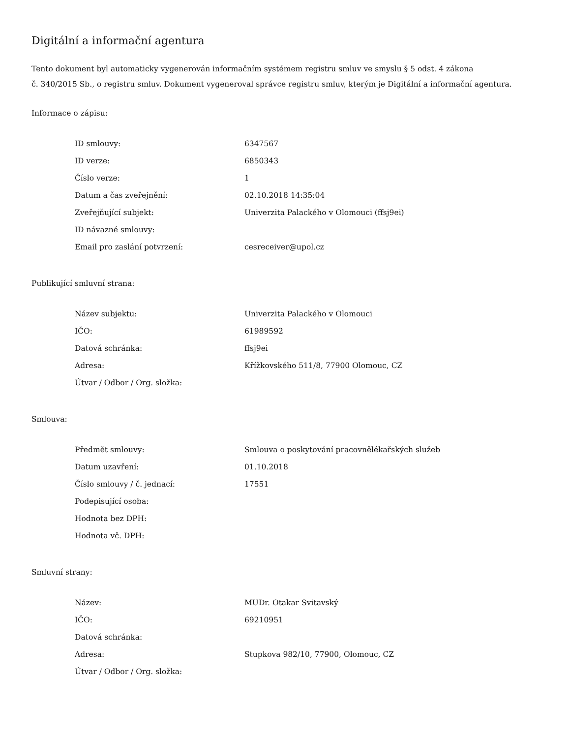Digitální a informační agentura
Tento dokument byl automaticky vygenerován informačním systémem registru smluv ve smyslu § 5 odst. 4 zákona
č. 340/2015 Sb., o registru smluv. Dokument vygeneroval správce registru smluv, kterým je Digitální a informační agentura.
Informace o zápisu:
| ID smlouvy: | 6347567 |
| ID verze: | 6850343 |
| Číslo verze: | 1 |
| Datum a čas zveřejnění: | 02.10.2018 14:35:04 |
| Zveřejňující subjekt: | Univerzita Palackého v Olomouci (ffsj9ei) |
| ID návazné smlouvy: | |
| Email pro zaslání potvrzení: | cesreceiver@upol.cz |
Publikující smluvní strana:
| Název subjektu: | Univerzita Palackého v Olomouci |
| IČO: | 61989592 |
| Datová schránka: | ffsj9ei |
| Adresa: | Křížkovského 511/8, 77900 Olomouc, CZ |
| Útvar / Odbor / Org. složka: | |
Smlouva:
| Předmět smlouvy: | Smlouva o poskytování pracovnělékařských služeb |
| Datum uzavření: | 01.10.2018 |
| Číslo smlouvy / č. jednací: | 17551 |
| Podepisující osoba: | |
| Hodnota bez DPH: | |
| Hodnota vč. DPH: | |
Smluvní strany:
| Název: | MUDr. Otakar Svitavský |
| IČO: | 69210951 |
| Datová schránka: | |
| Adresa: | Stupkova 982/10, 77900, Olomouc, CZ |
| Útvar / Odbor / Org. složka: | |